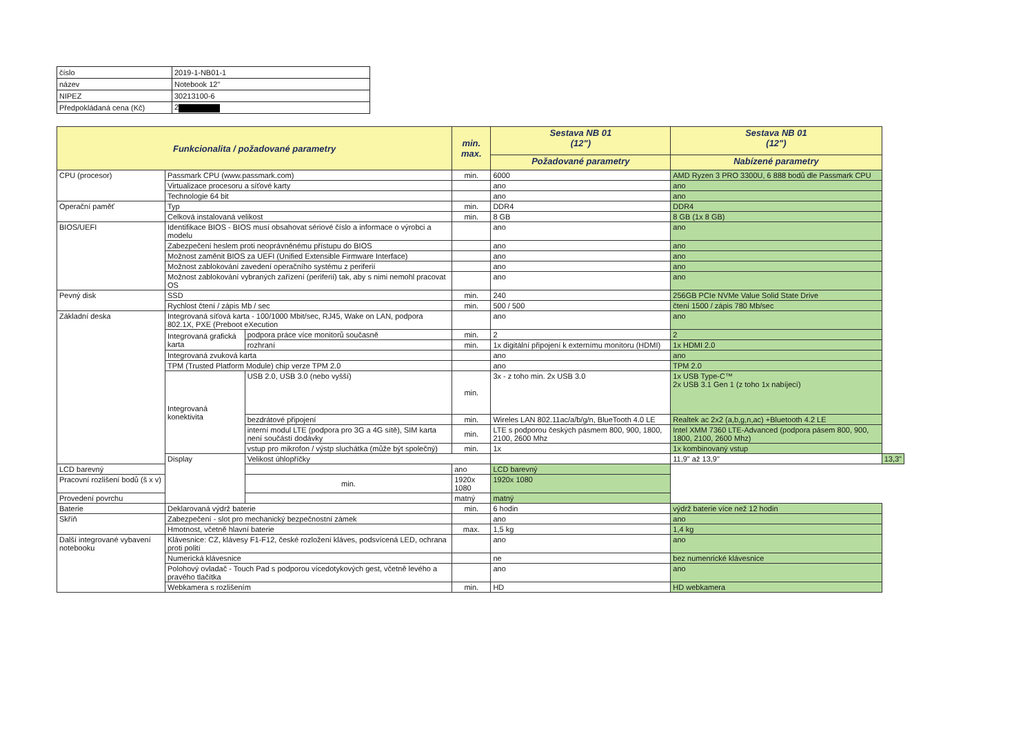| číslo | 2019-1-NB01-1 |
| název | Notebook 12" |
| NIPEZ | 30213100-6 |
| Předpokládaná cena (Kč) | 2 |
| Funkcionalita / požadované parametry | | | min. max. | Sestava NB 01 (12") | Sestava NB 01 (12") | |
| --- | --- | --- | --- | --- | --- | --- |
| | | | | Požadované parametry | Nabízené parametry | |
| CPU (procesor) | Passmark CPU (www.passmark.com) | | min. | 6000 | AMD Ryzen 3 PRO 3300U, 6 888 bodů dle Passmark CPU | |
| | Virtualizace procesoru a síťové karty | | | ano | ano | |
| | Technologie 64 bit | | | ano | ano | |
| Operační paměť | Typ | | min. | DDR4 | DDR4 | |
| | Celková instalovaná velikost | | min. | 8 GB | 8 GB (1x 8 GB) | |
| BIOS/UEFI | Identifikace BIOS - BIOS musí obsahovat sériové číslo a informace o výrobci a modelu | | | ano | ano | |
| | Zabezpečení heslem proti neoprávněnému přístupu do BIOS | | | ano | ano | |
| | Možnost zaměnit BIOS za UEFI (Unified Extensible Firmware Interface) | | | ano | ano | |
| | Možnost zablokování zavedení operačního systému z periferií | | | ano | ano | |
| | Možnost zablokování vybraných zařízení (periferií) tak, aby s nimi nemohl pracovat OS | | | ano | ano | |
| Pevný disk | SSD | | min. | 240 | 256GB PCIe NVMe Value Solid State Drive | |
| | Rychlost čtení / zápis Mb / sec | | min. | 500 / 500 | čtení 1500 / zápis 780 Mb/sec | |
| Základní deska | Integrovaná síťová karta - 100/1000 Mbit/sec, RJ45, Wake on LAN, podpora 802.1X, PXE (Preboot eXecution | | | ano | ano | |
| | Integrovaná grafická karta | podpora práce více monitorů současně | min. | 2 | 2 | |
| | | rozhraní | min. | 1x digitální připojení k externímu monitoru (HDMI) | 1x HDMI 2.0 | |
| | Integrovaná zvuková karta | | | ano | ano | |
| | TPM (Trusted Platform Module) chip verze TPM 2.0 | | | ano | TPM 2.0 | |
| | Integrovaná konektivita | USB 2.0, USB 3.0 (nebo vyšší) | min. | 3x - z toho min. 2x USB 3.0 | 1x USB Type-C™ 2x USB 3.1 Gen 1 (z toho 1x nabíjecí) | |
| | | bezdrátové připojení | min. | Wireles LAN 802.11ac/a/b/g/n, BlueTooth 4.0 LE | Realtek ac 2x2 (a,b,g,n,ac) +Bluetooth 4.2 LE | |
| | | interní modul LTE (podpora pro 3G a 4G sítě), SIM karta není součástí dodávky | min. | LTE s podporou českých pásmem 800, 900, 1800, 2100, 2600 Mhz | Intel XMM 7360 LTE-Advanced (podpora pásem 800, 900, 1800, 2100, 2600 Mhz) | |
| | | vstup pro mikrofon / výstp sluchátka (může být společný) | min. | 1x | 1x kombinovaný vstup | |
| | Display | Velikost úhlopříčky | | | 11,9" až 13,9" | 13,3" |
| LCD barevný | | | ano | LCD barevný | | |
| Pracovní rozlišení bodů (š x v) | | min. | 1920x 1080 | 1920x 1080 | | |
| Provedení povrchu | | | matný | matný | | |
| Baterie | Deklarovaná výdrž baterie | | min. | 6 hodin | výdrž baterie více než 12 hodin | |
| Skříň | Zabezpečení - slot pro mechanický bezpečnostní zámek | | | ano | ano | |
| | Hmotnost, včetně hlavní baterie | | max. | 1,5 kg | 1,4 kg | |
| Další integrované vybavení notebooku | Klávesnice: CZ, klávesy F1-F12, české rozložení kláves, podsvícená LED, ochrana proti polití | | | ano | ano | |
| | Numerická klávesnice | | | ne | bez numenrické klávesnice | |
| | Polohový ovladač - Touch Pad s podporou vícedotykových gest, včetně levého a pravého tlačítka | | | ano | ano | |
| | Webkamera s rozlišením | | min. | HD | HD webkamera | |